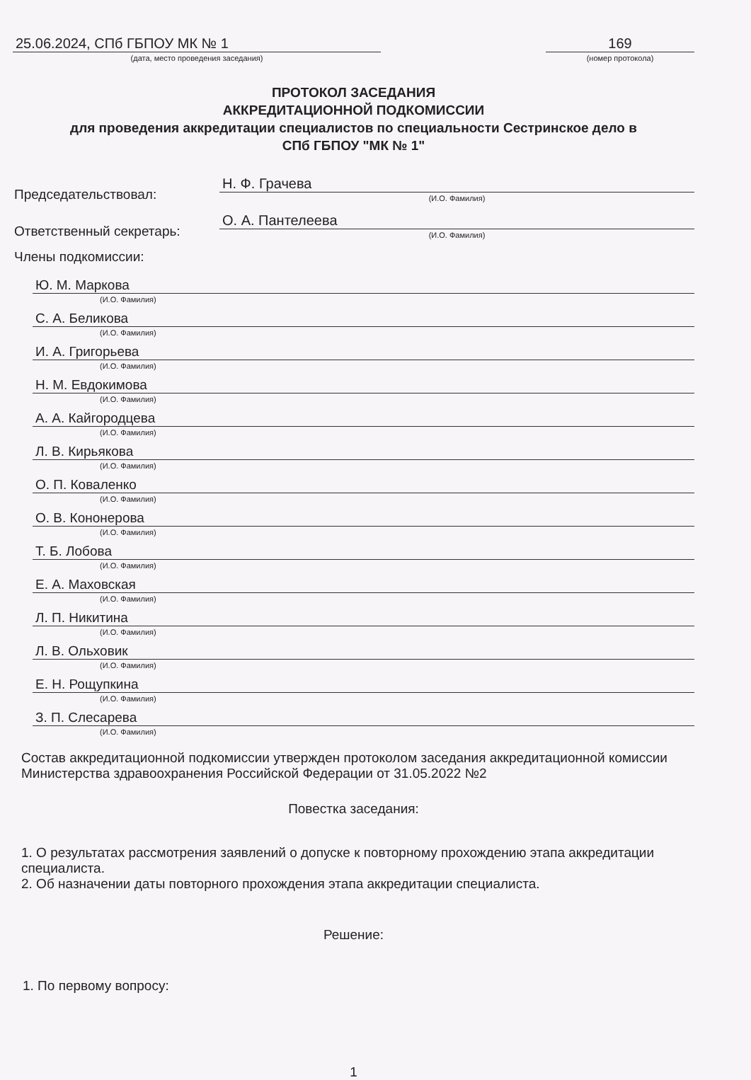25.06.2024, СПб ГБПОУ МК № 1
(дата, место проведения заседания)
169
(номер протокола)
ПРОТОКОЛ ЗАСЕДАНИЯ
АККРЕДИТАЦИОННОЙ ПОДКОМИССИИ
для проведения аккредитации специалистов по специальности Сестринское дело в
СПб ГБПОУ "МК № 1"
Председательствовал:
Н. Ф. Грачева
(И.О. Фамилия)
Ответственный секретарь:
О. А. Пантелеева
(И.О. Фамилия)
Члены подкомиссии:
Ю. М. Маркова
(И.О. Фамилия)
С. А. Беликова
(И.О. Фамилия)
И. А. Григорьева
(И.О. Фамилия)
Н. М. Евдокимова
(И.О. Фамилия)
А. А. Кайгородцева
(И.О. Фамилия)
Л. В. Кирьякова
(И.О. Фамилия)
О. П. Коваленко
(И.О. Фамилия)
О. В. Кононерова
(И.О. Фамилия)
Т. Б. Лобова
(И.О. Фамилия)
Е. А. Маховская
(И.О. Фамилия)
Л. П. Никитина
(И.О. Фамилия)
Л. В. Ольховик
(И.О. Фамилия)
Е. Н. Рощупкина
(И.О. Фамилия)
З. П. Слесарева
(И.О. Фамилия)
Состав аккредитационной подкомиссии утвержден протоколом заседания аккредитационной комиссии Министерства здравоохранения Российской Федерации от 31.05.2022 №2
Повестка заседания:
1. О результатах рассмотрения заявлений о допуске к повторному прохождению этапа аккредитации специалиста.
2. Об назначении даты повторного прохождения этапа аккредитации специалиста.
Решение:
1. По первому вопросу:
1